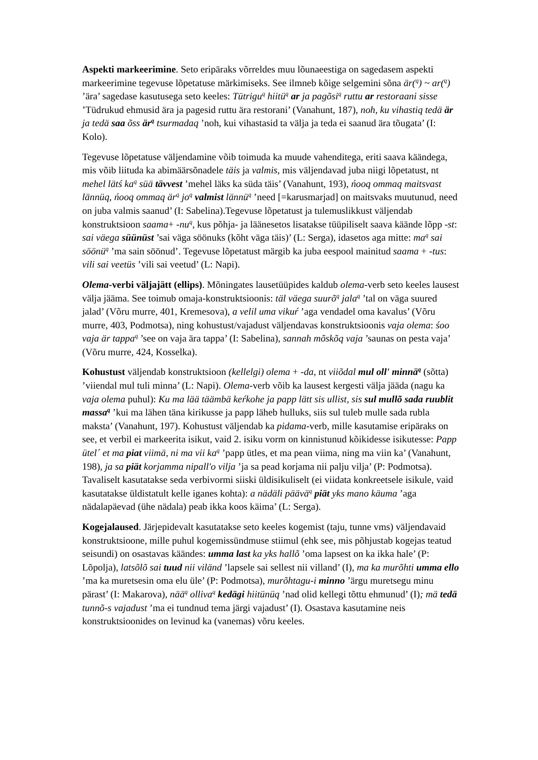Aspekti markeerimine. Seto eripäraks võrreldes muu lõunaeestiga on sagedasem aspekti markeerimine tegevuse lõpetatuse märkimiseks. See ilmneb kõige selgemini sõna är(<sup>q</sup>) ~ ar(<sup>q</sup>) ’ära’ sagedase kasutusega seto keeles: Tütrigu<sup>q</sup> hiitü<sup>q</sup> ar ja pagõsi<sup>q</sup> ruttu ar restoraani sisse ’Tüdrukud ehmusid ära ja pagesid ruttu ära restorani’ (Vanahunt, 187), noh, ku vihastiq tedä är ja tedä saa õss är<sup>q</sup> tsurmadaq ’noh, kui vihastasid ta välja ja teda ei saanud ära tõugata’ (I: Kolo).
Tegevuse lõpetatuse väljendamine võib toimuda ka muude vahenditega, eriti saava käändega, mis võib liituda ka abimäärsõnadele täis ja valmis, mis väljendavad juba niigi lõpetatust, nt mehel lätś ka<sup>q</sup> süä tävvest ’mehel läks ka süda täis’ (Vanahunt, 193), ńooq ommaq maitsvast lännüq, ńooq ommaq är<sup>q</sup> jo<sup>q</sup> valmist lännü<sup>q</sup> ’need [=karusmarjad] on maitsvaks muutunud, need on juba valmis saanud’ (I: Sabelina).Tegevuse lõpetatust ja tulemuslikkust väljendab konstruktsioon saama+ -nu<sup>q</sup>, kus põhja- ja läänesetos lisatakse tüüpiliselt saava käände lõpp -st: sai väega süünüst ’sai väga söönuks (kõht väga täis)’ (L: Serga), idasetos aga mitte: ma<sup>q</sup> sai söönü<sup>q</sup> ’ma sain söönud’. Tegevuse lõpetatust märgib ka juba eespool mainitud saama + -tus: vili sai veetüs ’vili sai veetud’ (L: Napi).
Olema-verbi väljajätt (ellips). Mõningates lausetüüpides kaldub olema-verb seto keeles lausest välja jääma. See toimub omaja-konstruktsioonis: täl väega suurõ<sup>q</sup> jala<sup>q</sup> ’tal on väga suured jalad’ (Võru murre, 401, Kremesova), a velil uma vikuŕ ’aga vendadel oma kavalus’ (Võru murre, 403, Podmotsa), ning kohustust/vajadust väljendavas konstruktsioonis vaja olema: śoo vaja är tappa<sup>q</sup> ’see on vaja ära tappa’ (I: Sabelina), sannah mõskõq vaja ’saunas on pesta vaja’ (Võru murre, 424, Kosselka).
Kohustust väljendab konstruktsioon (kellelgi) olema + -da, nt viiõdal mul oll' minnä<sup>q</sup> (sõtta) ’viiendal mul tuli minna’ (L: Napi). Olema-verb võib ka lausest kergesti välja jääda (nagu ka vaja olema puhul): Ku ma lää täämbä keŕkohe ja papp lätt sis ullist, sis sul mullõ sada ruublit massa<sup>q</sup> ’kui ma lähen täna kirikusse ja papp läheb hulluks, siis sul tuleb mulle sada rubla maksta’ (Vanahunt, 197). Kohustust väljendab ka pidama-verb, mille kasutamise eripäraks on see, et verbil ei markeerita isikut, vaid 2. isiku vorm on kinnistunud kõikidesse isikutesse: Papp ütel´ et ma piat viimä, ni ma vii ka<sup>q</sup> ’papp ütles, et ma pean viima, ning ma viin ka’ (Vanahunt, 198), ja sa piät korjamma nipall'o vilja ’ja sa pead korjama nii palju vilja’ (P: Podmotsa). Tavaliselt kasutatakse seda verbivormi siiski üldisikuliselt (ei viidata konkreetsele isikule, vaid kasutatakse üldistatult kelle iganes kohta): a nädäli päävä<sup>q</sup> piät yks mano käuma ’aga nädalapäevad (ühe nädala) peab ikka koos käima’ (L: Serga).
Kogejalaused. Järjepidevalt kasutatakse seto keeles kogemist (taju, tunne vms) väljendavaid konstruktsioone, mille puhul kogemissündmuse stiimul (ehk see, mis põhjustab kogejas teatud seisundi) on osastavas käändes: umma last ka yks hallõ ’oma lapsest on ka ikka hale’ (P: Lõpolja), latsõlõ sai tuud nii viländ ’lapsele sai sellest nii villand’ (I), ma ka murõhti umma ello ’ma ka muretsesin oma elu üle’ (P: Podmotsa), murõhtagu-i minno ’ärgu muretsegu minu pärast’ (I: Makarova), nää<sup>q</sup> olliva<sup>q</sup> kedägi hiitünüq ’nad olid kellegi tõttu ehmunud’ (I); mä tedä tunnõ-s vajadust ’ma ei tundnud tema järgi vajadust’ (I). Osastava kasutamine neis konstruktsioonides on levinud ka (vanemas) võru keeles.